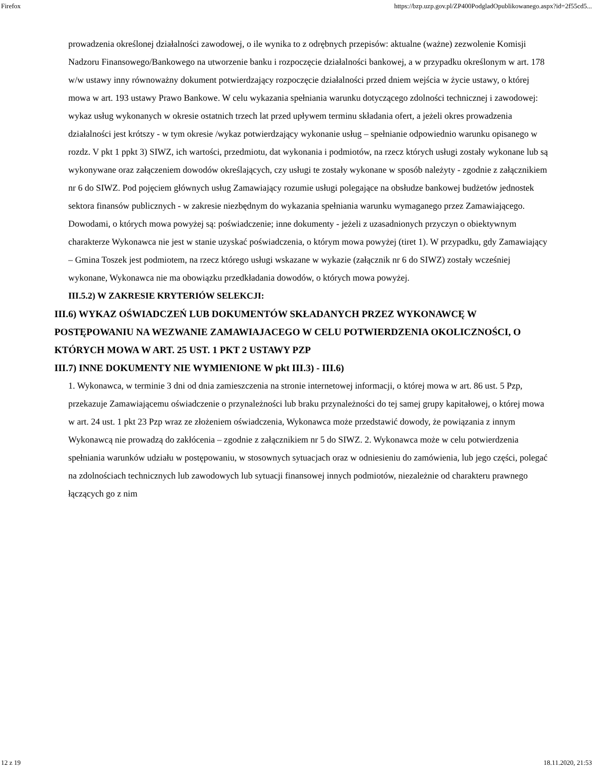Firefox https://bzp.uzp.gov.pl/ZP400PodgladOpublikowanego.aspx?id=2f55cd5...
prowadzenia określonej działalności zawodowej, o ile wynika to z odrębnych przepisów: aktualne (ważne) zezwolenie Komisji Nadzoru Finansowego/Bankowego na utworzenie banku i rozpoczęcie działalności bankowej, a w przypadku określonym w art. 178 w/w ustawy inny równoważny dokument potwierdzający rozpoczęcie działalności przed dniem wejścia w życie ustawy, o której mowa w art. 193 ustawy Prawo Bankowe. W celu wykazania spełniania warunku dotyczącego zdolności technicznej i zawodowej: wykaz usług wykonanych w okresie ostatnich trzech lat przed upływem terminu składania ofert, a jeżeli okres prowadzenia działalności jest krótszy - w tym okresie /wykaz potwierdzający wykonanie usług – spełnianie odpowiednio warunku opisanego w rozdz. V pkt 1 ppkt 3) SIWZ, ich wartości, przedmiotu, dat wykonania i podmiotów, na rzecz których usługi zostały wykonane lub są wykonywane oraz załączeniem dowodów określających, czy usługi te zostały wykonane w sposób należyty - zgodnie z załącznikiem nr 6 do SIWZ. Pod pojęciem głównych usług Zamawiający rozumie usługi polegające na obsłudze bankowej budżetów jednostek sektora finansów publicznych - w zakresie niezbędnym do wykazania spełniania warunku wymaganego przez Zamawiającego. Dowodami, o których mowa powyżej są: poświadczenie; inne dokumenty - jeżeli z uzasadnionych przyczyn o obiektywnym charakterze Wykonawca nie jest w stanie uzyskać poświadczenia, o którym mowa powyżej (tiret 1). W przypadku, gdy Zamawiający – Gmina Toszek jest podmiotem, na rzecz którego usługi wskazane w wykazie (załącznik nr 6 do SIWZ) zostały wcześniej wykonane, Wykonawca nie ma obowiązku przedkładania dowodów, o których mowa powyżej.
III.5.2) W ZAKRESIE KRYTERIÓW SELEKCJI:
III.6) WYKAZ OŚWIADCZEŃ LUB DOKUMENTÓW SKŁADANYCH PRZEZ WYKONAWCĘ W POSTĘPOWANIU NA WEZWANIE ZAMAWIAJACEGO W CELU POTWIERDZENIA OKOLICZNOŚCI, O KTÓRYCH MOWA W ART. 25 UST. 1 PKT 2 USTAWY PZP
III.7) INNE DOKUMENTY NIE WYMIENIONE W pkt III.3) - III.6)
1. Wykonawca, w terminie 3 dni od dnia zamieszczenia na stronie internetowej informacji, o której mowa w art. 86 ust. 5 Pzp, przekazuje Zamawiającemu oświadczenie o przynależności lub braku przynależności do tej samej grupy kapitałowej, o której mowa w art. 24 ust. 1 pkt 23 Pzp wraz ze złożeniem oświadczenia, Wykonawca może przedstawić dowody, że powiązania z innym Wykonawcą nie prowadzą do zakłócenia – zgodnie z załącznikiem nr 5 do SIWZ. 2. Wykonawca może w celu potwierdzenia spełniania warunków udziału w postępowaniu, w stosownych sytuacjach oraz w odniesieniu do zamówienia, lub jego części, polegać na zdolnościach technicznych lub zawodowych lub sytuacji finansowej innych podmiotów, niezależnie od charakteru prawnego łączących go z nim
12 z 19 18.11.2020, 21:53